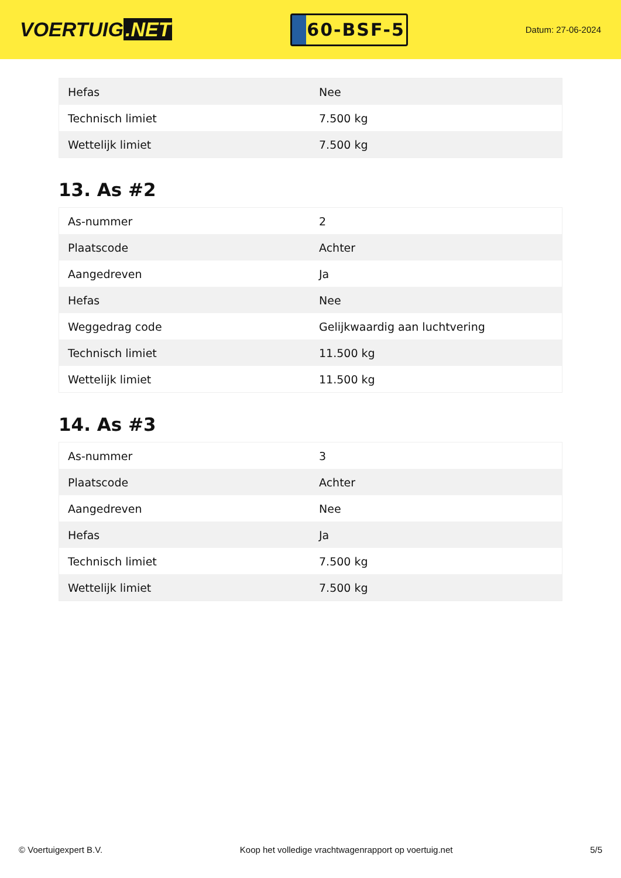VOERTUIG.NET
60-BSF-5
Datum: 27-06-2024
| Hefas | Nee |
| Technisch limiet | 7.500 kg |
| Wettelijk limiet | 7.500 kg |
13. As #2
| As-nummer | 2 |
| Plaatscode | Achter |
| Aangedreven | Ja |
| Hefas | Nee |
| Weggedrag code | Gelijkwaardig aan luchtvering |
| Technisch limiet | 11.500 kg |
| Wettelijk limiet | 11.500 kg |
14. As #3
| As-nummer | 3 |
| Plaatscode | Achter |
| Aangedreven | Nee |
| Hefas | Ja |
| Technisch limiet | 7.500 kg |
| Wettelijk limiet | 7.500 kg |
© Voertuigexpert B.V. Koop het volledige vrachtwagenrapport op voertuig.net 5/5